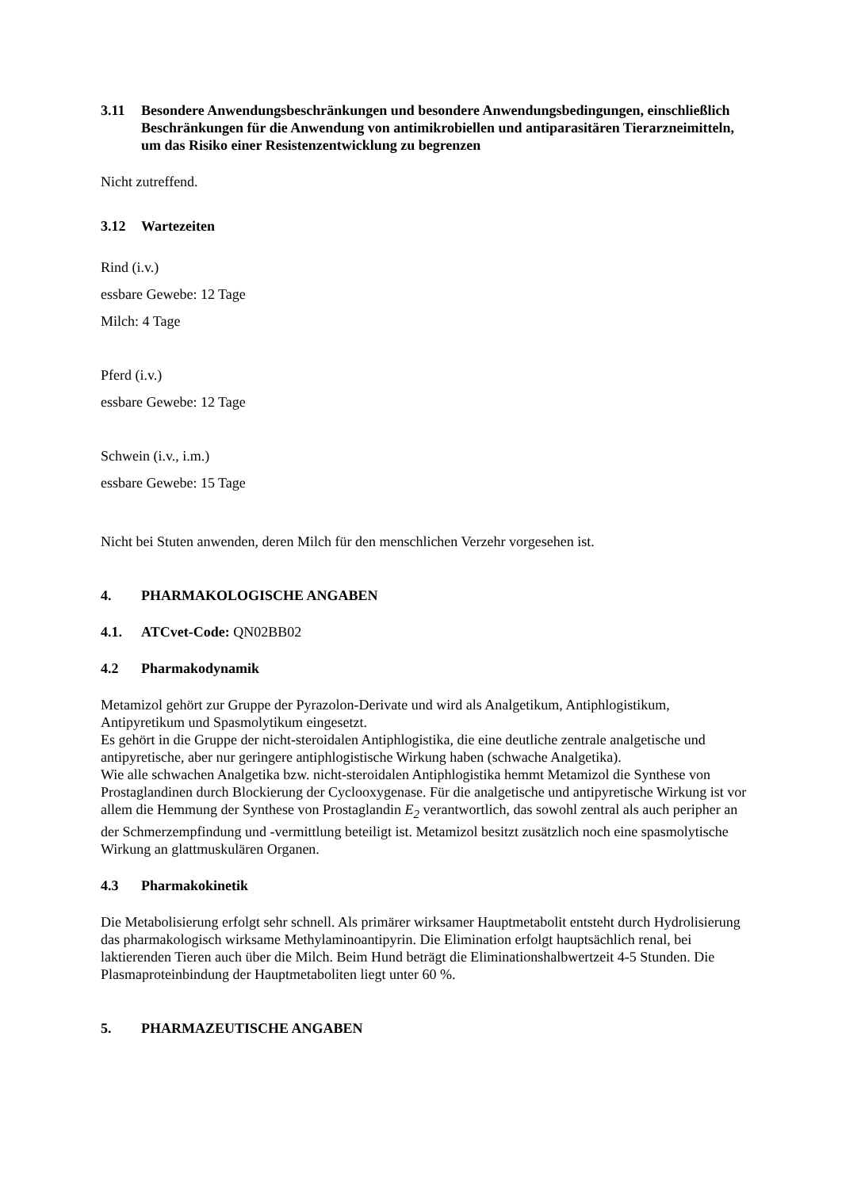3.11 Besondere Anwendungsbeschränkungen und besondere Anwendungsbedingungen, einschließlich Beschränkungen für die Anwendung von antimikrobiellen und antiparasitären Tierarzneimitteln, um das Risiko einer Resistenzentwicklung zu begrenzen
Nicht zutreffend.
3.12 Wartezeiten
Rind (i.v.)
essbare Gewebe: 12 Tage
Milch: 4 Tage
Pferd (i.v.)
essbare Gewebe: 12 Tage
Schwein (i.v., i.m.)
essbare Gewebe: 15 Tage
Nicht bei Stuten anwenden, deren Milch für den menschlichen Verzehr vorgesehen ist.
4. PHARMAKOLOGISCHE ANGABEN
4.1. ATCvet-Code: QN02BB02
4.2 Pharmakodynamik
Metamizol gehört zur Gruppe der Pyrazolon-Derivate und wird als Analgetikum, Antiphlogistikum, Antipyretikum und Spasmolytikum eingesetzt.
Es gehört in die Gruppe der nicht-steroidalen Antiphlogistika, die eine deutliche zentrale analgetische und antipyretische, aber nur geringere antiphlogistische Wirkung haben (schwache Analgetika).
Wie alle schwachen Analgetika bzw. nicht-steroidalen Antiphlogistika hemmt Metamizol die Synthese von Prostaglandinen durch Blockierung der Cyclooxygenase. Für die analgetische und antipyretische Wirkung ist vor allem die Hemmung der Synthese von Prostaglandin E<sub>2</sub> verantwortlich, das sowohl zentral als auch peripher an der Schmerzempfindung und -vermittlung beteiligt ist. Metamizol besitzt zusätzlich noch eine spasmolytische Wirkung an glattmuskulären Organen.
4.3 Pharmakokinetik
Die Metabolisierung erfolgt sehr schnell. Als primärer wirksamer Hauptmetabolit entsteht durch Hydrolisierung das pharmakologisch wirksame Methylaminoantipyrin. Die Elimination erfolgt hauptsächlich renal, bei laktierenden Tieren auch über die Milch. Beim Hund beträgt die Eliminationshalbwertzeit 4-5 Stunden. Die Plasmaproteinbindung der Hauptmetaboliten liegt unter 60 %.
5. PHARMAZEUTISCHE ANGABEN